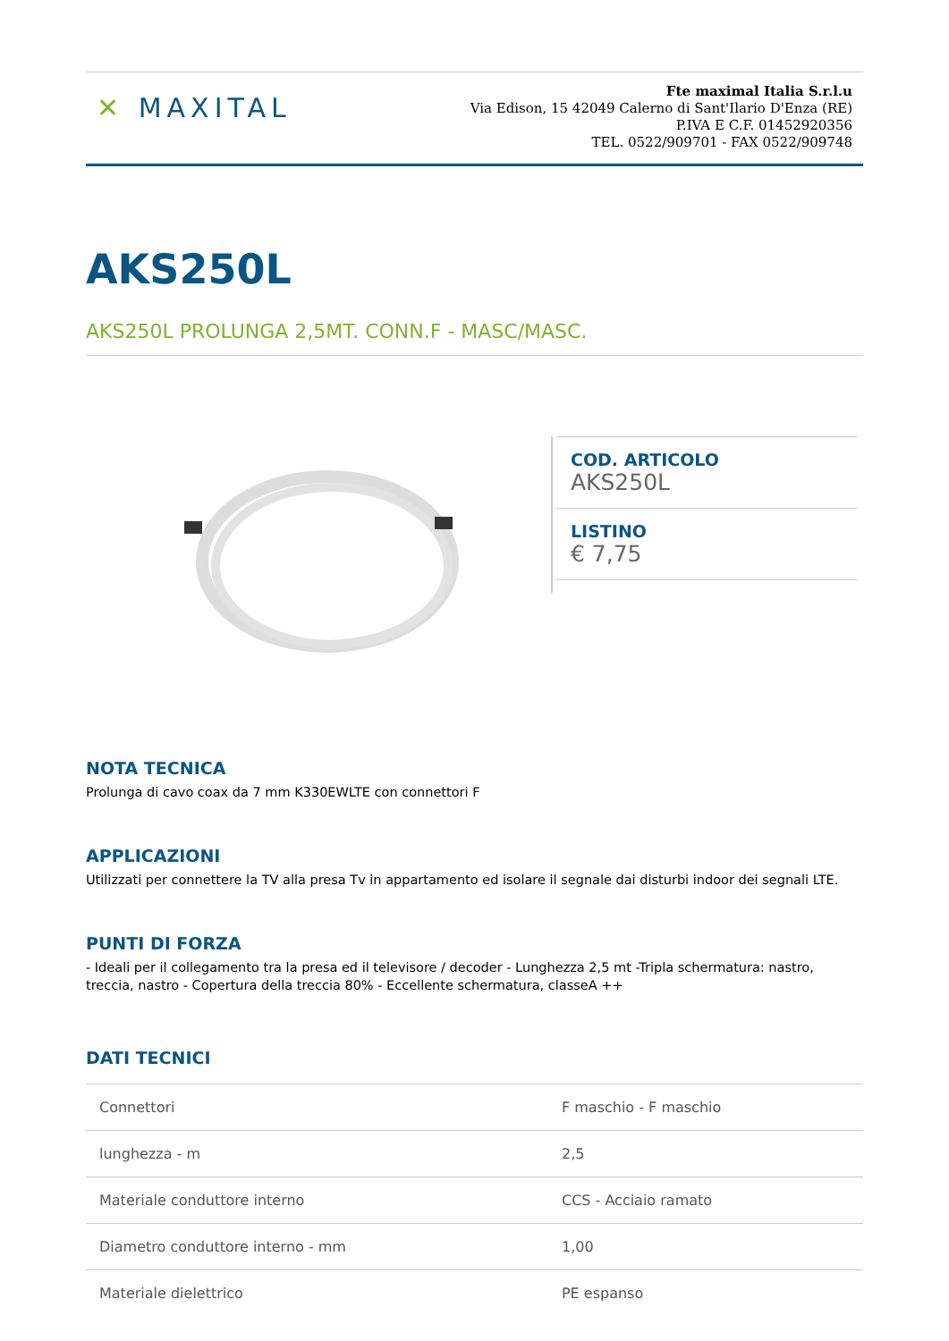✕ MAXITAL
Fte maximal Italia S.r.l.u
Via Edison, 15 42049 Calerno di Sant'Ilario D'Enza (RE)
P.IVA E C.F. 01452920356
TEL. 0522/909701 - FAX 0522/909748
AKS250L
AKS250L PROLUNGA 2,5MT. CONN.F - MASC/MASC.
COD. ARTICOLO
AKS250L
LISTINO
€ 7,75
NOTA TECNICA
Prolunga di cavo coax da 7 mm K330EWLTE con connettori F
APPLICAZIONI
Utilizzati per connettere la TV alla presa Tv in appartamento ed isolare il segnale dai disturbi indoor dei segnali LTE.
PUNTI DI FORZA
- Ideali per il collegamento tra la presa ed il televisore / decoder - Lunghezza 2,5 mt -Tripla schermatura: nastro, treccia, nastro - Copertura della treccia 80% - Eccellente schermatura, classeA ++
DATI TECNICI
| Connettori | F maschio - F maschio |
| lunghezza - m | 2,5 |
| Materiale conduttore interno | CCS - Acciaio ramato |
| Diametro conduttore interno - mm | 1,00 |
| Materiale dielettrico | PE espanso |